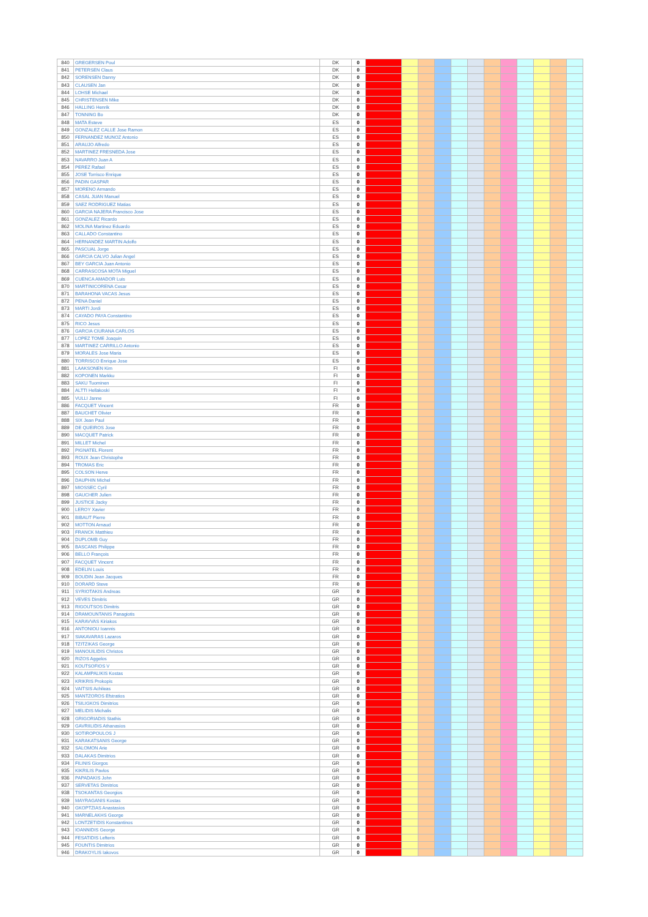| 840 | GREGERSEN Poul | DK | 0 | | | | | | | | | | | | |
| 841 | PETERSEN Claus | DK | 0 | | | | | | | | | | | | |
| 842 | SORENSEN Danny | DK | 0 | | | | | | | | | | | | |
| 843 | CLAUSEN Jan | DK | 0 | | | | | | | | | | | | |
| 844 | LOHSE Michael | DK | 0 | | | | | | | | | | | | |
| 845 | CHRISTENSEN Mike | DK | 0 | | | | | | | | | | | | |
| 846 | HALLING Henrik | DK | 0 | | | | | | | | | | | | |
| 847 | TONNING Bo | DK | 0 | | | | | | | | | | | | |
| 848 | MATA Esteve | ES | 0 | | | | | | | | | | | | |
| 849 | GONZALEZ CALLE Jose Ramon | ES | 0 | | | | | | | | | | | | |
| 850 | FERNANDEZ MUNOZ Antonio | ES | 0 | | | | | | | | | | | | |
| 851 | ARAUJO Alfredo | ES | 0 | | | | | | | | | | | | |
| 852 | MARTINEZ FRESNEDA Jose | ES | 0 | | | | | | | | | | | | |
| 853 | NAVARRO Juan A | ES | 0 | | | | | | | | | | | | |
| 854 | PEREZ Rafael | ES | 0 | | | | | | | | | | | | |
| 855 | JOSE Torrisco Enrique | ES | 0 | | | | | | | | | | | | |
| 856 | PADIN GASPAR | ES | 0 | | | | | | | | | | | | |
| 857 | MORENO Armando | ES | 0 | | | | | | | | | | | | |
| 858 | CASAL JUAN Manuel | ES | 0 | | | | | | | | | | | | |
| 859 | SAEZ RODRIGUEZ Matias | ES | 0 | | | | | | | | | | | | |
| 860 | GARCIA NAJERA Francisco Jose | ES | 0 | | | | | | | | | | | | |
| 861 | GONZALEZ Ricardo | ES | 0 | | | | | | | | | | | | |
| 862 | MOLINA Martinez Eduardo | ES | 0 | | | | | | | | | | | | |
| 863 | CALLADO Constantino | ES | 0 | | | | | | | | | | | | |
| 864 | HERNANDEZ MARTIN Adolfo | ES | 0 | | | | | | | | | | | | |
| 865 | PASCUAL Jorge | ES | 0 | | | | | | | | | | | | |
| 866 | GARCIA CALVO Julian Angel | ES | 0 | | | | | | | | | | | | |
| 867 | BEY GARCIA Juan Antonio | ES | 0 | | | | | | | | | | | | |
| 868 | CARRASCOSA MOTA Miguel | ES | 0 | | | | | | | | | | | | |
| 869 | CUENCA AMADOR Luis | ES | 0 | | | | | | | | | | | | |
| 870 | MARTINICORENA Cesar | ES | 0 | | | | | | | | | | | | |
| 871 | BARAHONA VACAS Jesus | ES | 0 | | | | | | | | | | | | |
| 872 | PENA Daniel | ES | 0 | | | | | | | | | | | | |
| 873 | MARTI Jordi | ES | 0 | | | | | | | | | | | | |
| 874 | CAYADO PAYA Constantino | ES | 0 | | | | | | | | | | | | |
| 875 | RICO Jesus | ES | 0 | | | | | | | | | | | | |
| 876 | GARCIA CIURANA CARLOS | ES | 0 | | | | | | | | | | | | |
| 877 | LOPEZ TOME Joaquin | ES | 0 | | | | | | | | | | | | |
| 878 | MARTINEZ CARRILLO Antonio | ES | 0 | | | | | | | | | | | | |
| 879 | MORALES Jose Maria | ES | 0 | | | | | | | | | | | | |
| 880 | TORRISCO Enrique Jose | ES | 0 | | | | | | | | | | | | |
| 881 | LAAKSONEN Kim | FI | 0 | | | | | | | | | | | | |
| 882 | KOPONEN Markku | FI | 0 | | | | | | | | | | | | |
| 883 | SAKU Tuominen | FI | 0 | | | | | | | | | | | | |
| 884 | ALTTI Hellakoski | FI | 0 | | | | | | | | | | | | |
| 885 | VULLI Janne | FI | 0 | | | | | | | | | | | | |
| 886 | FACQUET Vincent | FR | 0 | | | | | | | | | | | | |
| 887 | BAUCHET Olivier | FR | 0 | | | | | | | | | | | | |
| 888 | SIX Jean Paul | FR | 0 | | | | | | | | | | | | |
| 889 | DE QUEIROS Jose | FR | 0 | | | | | | | | | | | | |
| 890 | MACQUET Patrick | FR | 0 | | | | | | | | | | | | |
| 891 | MILLET Michel | FR | 0 | | | | | | | | | | | | |
| 892 | PIGNATEL Florent | FR | 0 | | | | | | | | | | | | |
| 893 | ROUX Jean Christophe | FR | 0 | | | | | | | | | | | | |
| 894 | TROMAS Eric | FR | 0 | | | | | | | | | | | | |
| 895 | COLSON Herve | FR | 0 | | | | | | | | | | | | |
| 896 | DAUPHIN Michel | FR | 0 | | | | | | | | | | | | |
| 897 | MIOSSEC Cyril | FR | 0 | | | | | | | | | | | | |
| 898 | GAUCHER Julien | FR | 0 | | | | | | | | | | | | |
| 899 | JUSTICE Jacky | FR | 0 | | | | | | | | | | | | |
| 900 | LEROY Xavier | FR | 0 | | | | | | | | | | | | |
| 901 | BIBAUT Pierre | FR | 0 | | | | | | | | | | | | |
| 902 | MOTTON Arnaud | FR | 0 | | | | | | | | | | | | |
| 903 | FRANCK Matthieu | FR | 0 | | | | | | | | | | | | |
| 904 | DUPLOMB Guy | FR | 0 | | | | | | | | | | | | |
| 905 | BASCANS Philippe | FR | 0 | | | | | | | | | | | | |
| 906 | BELLO François | FR | 0 | | | | | | | | | | | | |
| 907 | FACQUET Vincent | FR | 0 | | | | | | | | | | | | |
| 908 | EDELIN Louis | FR | 0 | | | | | | | | | | | | |
| 909 | BOUDIN Jean Jacques | FR | 0 | | | | | | | | | | | | |
| 910 | DORARD Steve | FR | 0 | | | | | | | | | | | | |
| 911 | SYRIOTAKIS Andreas | GR | 0 | | | | | | | | | | | | |
| 912 | VEVES Dimitris | GR | 0 | | | | | | | | | | | | |
| 913 | RIGOUTSOS Dimitris | GR | 0 | | | | | | | | | | | | |
| 914 | DRAMOUNTANIS Panagiotis | GR | 0 | | | | | | | | | | | | |
| 915 | KARAVVAS Kiriakos | GR | 0 | | | | | | | | | | | | |
| 916 | ANTONIOU Ioannis | GR | 0 | | | | | | | | | | | | |
| 917 | SIAKAVARAS Lazaros | GR | 0 | | | | | | | | | | | | |
| 918 | TZITZIKAS George | GR | 0 | | | | | | | | | | | | |
| 919 | MANOUILIDIS Christos | GR | 0 | | | | | | | | | | | | |
| 920 | RIZOS Aggelos | GR | 0 | | | | | | | | | | | | |
| 921 | KOUTSOFIOS V | GR | 0 | | | | | | | | | | | | |
| 922 | KALAMPALIKIS Kostas | GR | 0 | | | | | | | | | | | | |
| 923 | KRIKRIS Prokopis | GR | 0 | | | | | | | | | | | | |
| 924 | VAITSIS Achileas | GR | 0 | | | | | | | | | | | | |
| 925 | MANTZOROS Efstratios | GR | 0 | | | | | | | | | | | | |
| 926 | TSILIGKOS Dimitrios | GR | 0 | | | | | | | | | | | | |
| 927 | MELIDIS Michalis | GR | 0 | | | | | | | | | | | | |
| 928 | GRIGORIADIS Stathis | GR | 0 | | | | | | | | | | | | |
| 929 | GAVRIILIDIS Athanasios | GR | 0 | | | | | | | | | | | | |
| 930 | SOTIROPOULOS J | GR | 0 | | | | | | | | | | | | |
| 931 | KARAKATSANIS George | GR | 0 | | | | | | | | | | | | |
| 932 | SALOMON Arie | GR | 0 | | | | | | | | | | | | |
| 933 | DALAKAS Dimitrios | GR | 0 | | | | | | | | | | | | |
| 934 | FILINIS Giorgos | GR | 0 | | | | | | | | | | | | |
| 935 | KIKRILIS Pavlos | GR | 0 | | | | | | | | | | | | |
| 936 | PAPADAKIS John | GR | 0 | | | | | | | | | | | | |
| 937 | SERVETAS Dimitrios | GR | 0 | | | | | | | | | | | | |
| 938 | TSOKANTAS Georgios | GR | 0 | | | | | | | | | | | | |
| 939 | MAYRAGANIS Kostas | GR | 0 | | | | | | | | | | | | |
| 940 | GKOPTZIAS Anastasios | GR | 0 | | | | | | | | | | | | |
| 941 | MARNELAKHS George | GR | 0 | | | | | | | | | | | | |
| 942 | LONTZETIDIS Konstantinos | GR | 0 | | | | | | | | | | | | |
| 943 | IOANNIDIS George | GR | 0 | | | | | | | | | | | | |
| 944 | FESATIDIS Lefteris | GR | 0 | | | | | | | | | | | | |
| 945 | FOUNTIS Dimitrios | GR | 0 | | | | | | | | | | | | |
| 946 | DRAKOYLIS Iakovos | GR | 0 | | | | | | | | | | | | |